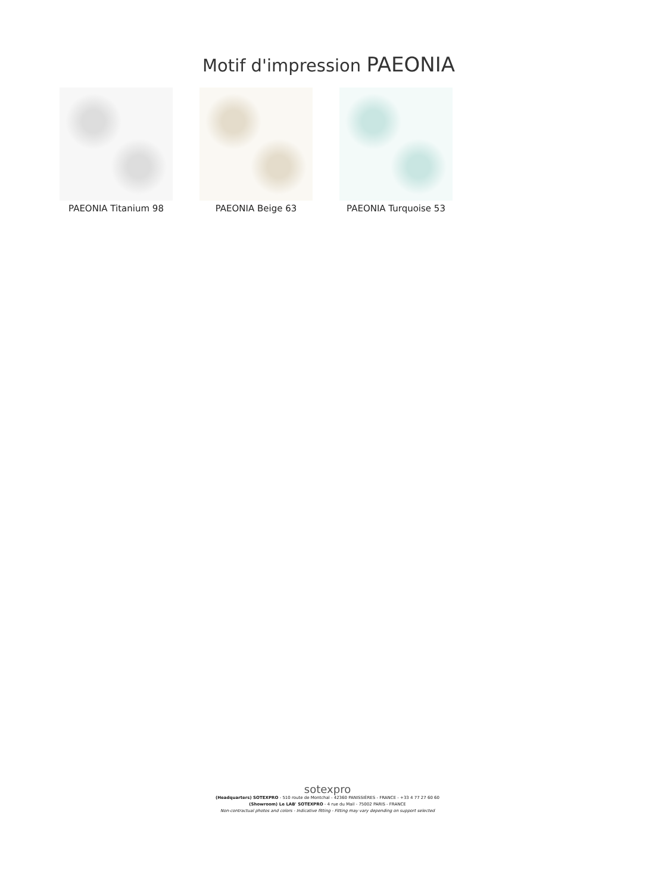Motif d'impression PAEONIA
PAEONIA Titanium 98 PAEONIA Beige 63 PAEONIA Turquoise 53
sotexpro
(Headquarters) SOTEXPRO - 510 route de Montchal - 42360 PANISSIÈRES - FRANCE - +33 4 77 27 60 60
(Showroom) Le LAB' SOTEXPRO - 4 rue du Mail - 75002 PARIS - FRANCE
Non-contractual photos and colors - Indicative fitting - Fitting may vary depending on support selected